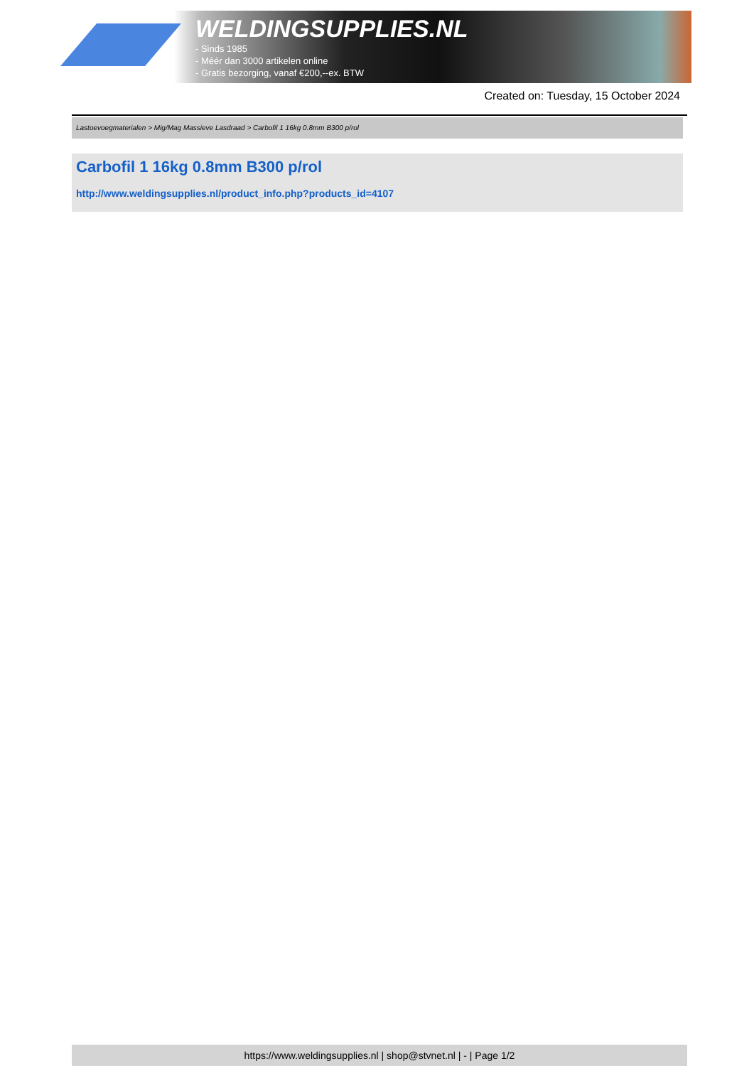WELDINGSUPPLIES.NL
- Sinds 1985
- Méér dan 3000 artikelen online
- Gratis bezorging, vanaf €200,--ex. BTW
Created on: Tuesday, 15 October 2024
Lastoevoegmaterialen > Mig/Mag Massieve Lasdraad > Carbofil 1 16kg 0.8mm B300 p/rol
Carbofil 1 16kg 0.8mm B300 p/rol
http://www.weldingsupplies.nl/product_info.php?products_id=4107
https://www.weldingsupplies.nl | shop@stvnet.nl | - | Page 1/2